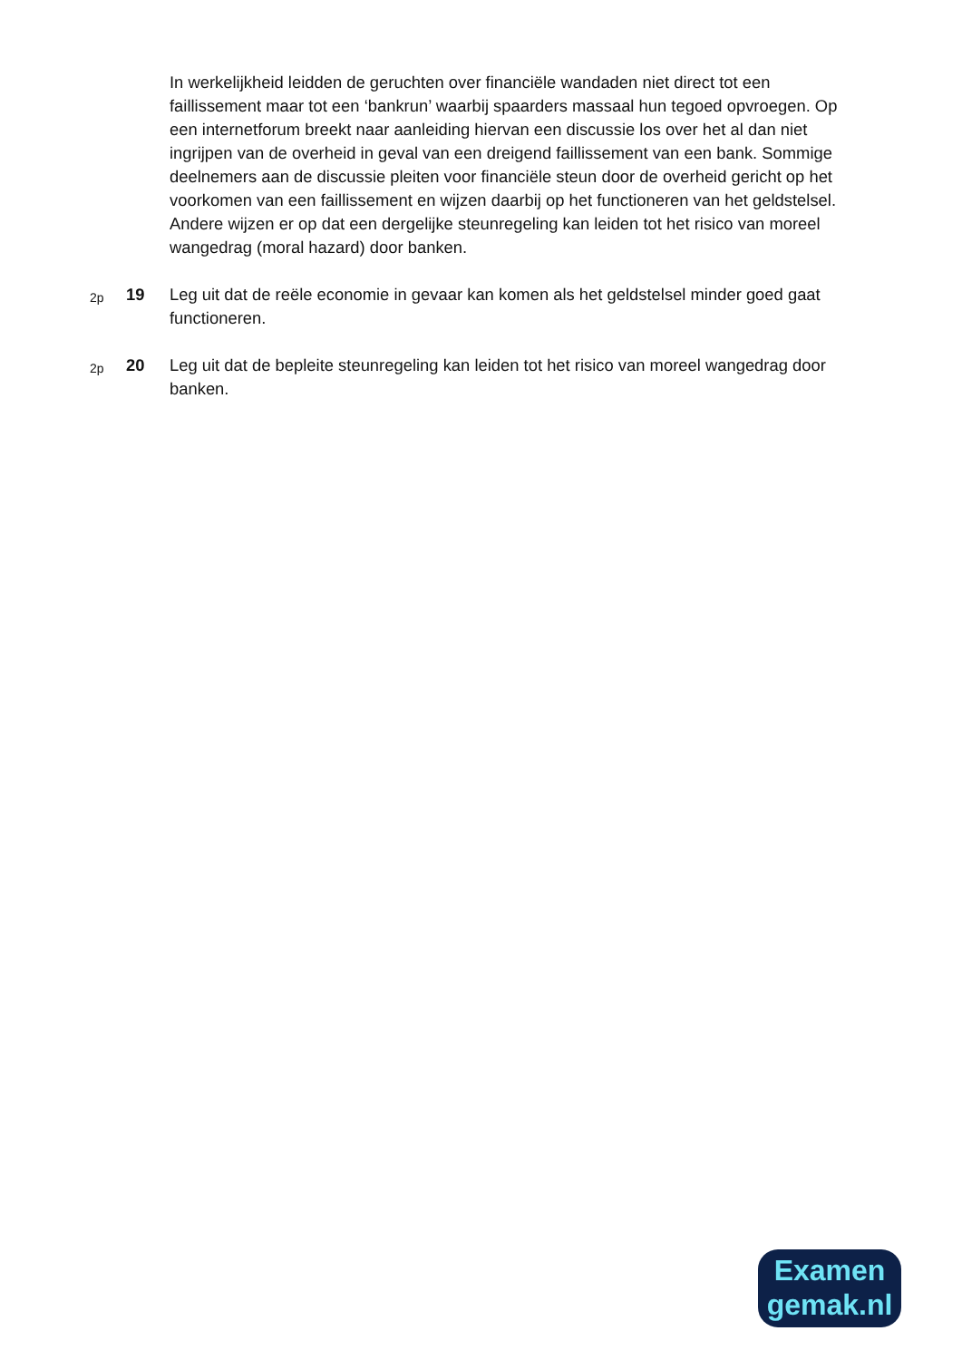In werkelijkheid leidden de geruchten over financiële wandaden niet direct tot een faillissement maar tot een ‘bankrun’ waarbij spaarders massaal hun tegoed opvroegen. Op een internetforum breekt naar aanleiding hiervan een discussie los over het al dan niet ingrijpen van de overheid in geval van een dreigend faillissement van een bank. Sommige deelnemers aan de discussie pleiten voor financiële steun door de overheid gericht op het voorkomen van een faillissement en wijzen daarbij op het functioneren van het geldstelsel. Andere wijzen er op dat een dergelijke steunregeling kan leiden tot het risico van moreel wangedrag (moral hazard) door banken.
2p
19 Leg uit dat de reële economie in gevaar kan komen als het geldstelsel minder goed gaat functioneren.
2p
20 Leg uit dat de bepleite steunregeling kan leiden tot het risico van moreel wangedrag door banken.
Examen
gemak.nl